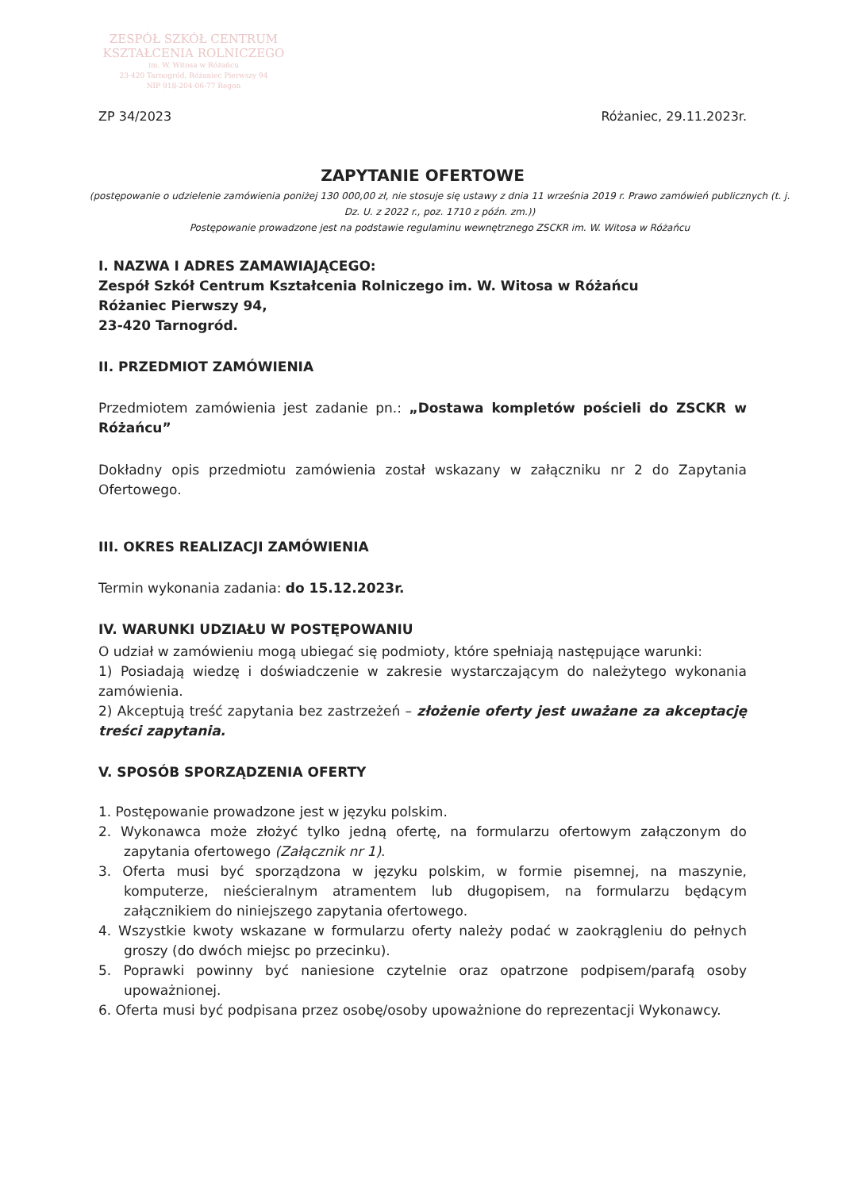ZESPÓŁ SZKÓŁ CENTRUM
KSZTAŁCENIA ROLNICZEGO
im. W. Witosa w Różańcu
23-420 Tarnogród, Różaniec Pierwszy 94
NIP 918-204-06-77 Regon
ZP 34/2023 Różaniec, 29.11.2023r.
ZAPYTANIE OFERTOWE
(postępowanie o udzielenie zamówienia poniżej 130 000,00 zł, nie stosuje się ustawy z dnia 11 września 2019 r. Prawo zamówień publicznych (t. j. Dz. U. z 2022 r., poz. 1710 z późn. zm.))
Postępowanie prowadzone jest na podstawie regulaminu wewnętrznego ZSCKR im. W. Witosa w Różańcu
I. NAZWA I ADRES ZAMAWIAJĄCEGO:
Zespół Szkół Centrum Kształcenia Rolniczego im. W. Witosa w Różańcu
Różaniec Pierwszy 94,
23-420 Tarnogród.
II. PRZEDMIOT ZAMÓWIENIA
Przedmiotem zamówienia jest zadanie pn.: „Dostawa kompletów pościeli do ZSCKR w Różańcu”
Dokładny opis przedmiotu zamówienia został wskazany w załączniku nr 2 do Zapytania Ofertowego.
III. OKRES REALIZACJI ZAMÓWIENIA
Termin wykonania zadania: do 15.12.2023r.
IV. WARUNKI UDZIAŁU W POSTĘPOWANIU
O udział w zamówieniu mogą ubiegać się podmioty, które spełniają następujące warunki:
1) Posiadają wiedzę i doświadczenie w zakresie wystarczającym do należytego wykonania zamówienia.
2) Akceptują treść zapytania bez zastrzeżeń – złożenie oferty jest uważane za akceptację treści zapytania.
V. SPOSÓB SPORZĄDZENIA OFERTY
1. Postępowanie prowadzone jest w języku polskim.
2. Wykonawca może złożyć tylko jedną ofertę, na formularzu ofertowym załączonym do zapytania ofertowego (Załącznik nr 1).
3. Oferta musi być sporządzona w języku polskim, w formie pisemnej, na maszynie, komputerze, nieścieralnym atramentem lub długopisem, na formularzu będącym załącznikiem do niniejszego zapytania ofertowego.
4. Wszystkie kwoty wskazane w formularzu oferty należy podać w zaokrągleniu do pełnych groszy (do dwóch miejsc po przecinku).
5. Poprawki powinny być naniesione czytelnie oraz opatrzone podpisem/parafą osoby upoważnionej.
6. Oferta musi być podpisana przez osobę/osoby upoważnione do reprezentacji Wykonawcy.